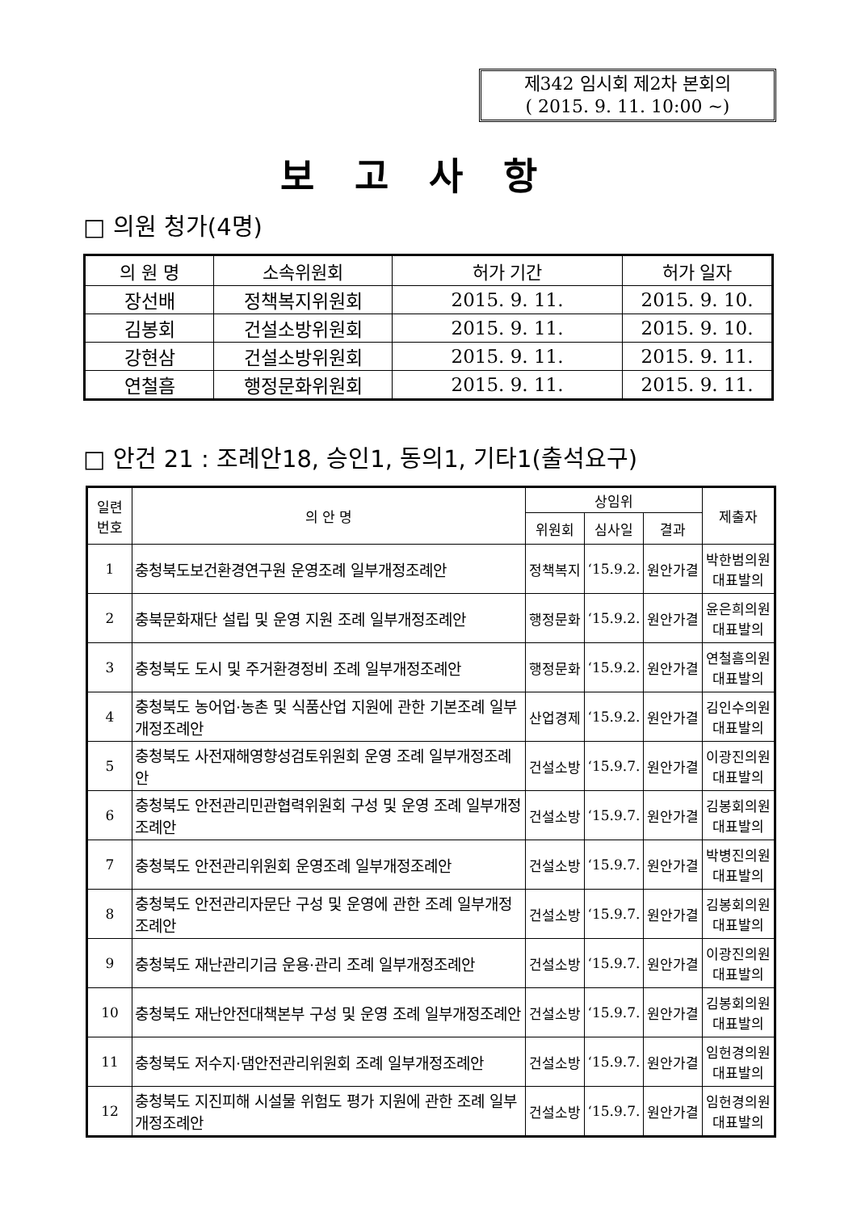제342 임시회 제2차 본회의
( 2015. 9. 11. 10:00 ~)
보고사항
□ 의원 청가(4명)
| 의 원 명 | 소속위원회 | 허가 기간 | 허가 일자 |
| --- | --- | --- | --- |
| 장선배 | 정책복지위원회 | 2015. 9. 11. | 2015. 9. 10. |
| 김봉회 | 건설소방위원회 | 2015. 9. 11. | 2015. 9. 10. |
| 강현삼 | 건설소방위원회 | 2015. 9. 11. | 2015. 9. 11. |
| 연철흠 | 행정문화위원회 | 2015. 9. 11. | 2015. 9. 11. |
□ 안건 21 : 조례안18, 승인1, 동의1, 기타1(출석요구)
| 일련 번호 | 의 안 명 | 상임위 | | | 제출자 |
| --- | --- | --- | --- | --- | --- |
| | | 위원회 | 심사일 | 결과 | |
| 1 | 충청북도보건환경연구원 운영조례 일부개정조례안 | 정책복지 | ‘15.9.2. | 원안가결 | 박한범의원 대표발의 |
| 2 | 충북문화재단 설립 및 운영 지원 조례 일부개정조례안 | 행정문화 | ‘15.9.2. | 원안가결 | 윤은희의원 대표발의 |
| 3 | 충청북도 도시 및 주거환경정비 조례 일부개정조례안 | 행정문화 | ‘15.9.2. | 원안가결 | 연철흠의원 대표발의 |
| 4 | 충청북도 농어업·농촌 및 식품산업 지원에 관한 기본조례 일부개정조례안 | 산업경제 | ‘15.9.2. | 원안가결 | 김인수의원 대표발의 |
| 5 | 충청북도 사전재해영향성검토위원회 운영 조례 일부개정조례안 | 건설소방 | ‘15.9.7. | 원안가결 | 이광진의원 대표발의 |
| 6 | 충청북도 안전관리민관협력위원회 구성 및 운영 조례 일부개정조례안 | 건설소방 | ‘15.9.7. | 원안가결 | 김봉회의원 대표발의 |
| 7 | 충청북도 안전관리위원회 운영조례 일부개정조례안 | 건설소방 | ‘15.9.7. | 원안가결 | 박병진의원 대표발의 |
| 8 | 충청북도 안전관리자문단 구성 및 운영에 관한 조례 일부개정조례안 | 건설소방 | ‘15.9.7. | 원안가결 | 김봉회의원 대표발의 |
| 9 | 충청북도 재난관리기금 운용·관리 조례 일부개정조례안 | 건설소방 | ‘15.9.7. | 원안가결 | 이광진의원 대표발의 |
| 10 | 충청북도 재난안전대책본부 구성 및 운영 조례 일부개정조례안 | 건설소방 | ‘15.9.7. | 원안가결 | 김봉회의원 대표발의 |
| 11 | 충청북도 저수지·댐안전관리위원회 조례 일부개정조례안 | 건설소방 | ‘15.9.7. | 원안가결 | 임헌경의원 대표발의 |
| 12 | 충청북도 지진피해 시설물 위험도 평가 지원에 관한 조례 일부개정조례안 | 건설소방 | ‘15.9.7. | 원안가결 | 임헌경의원 대표발의 |